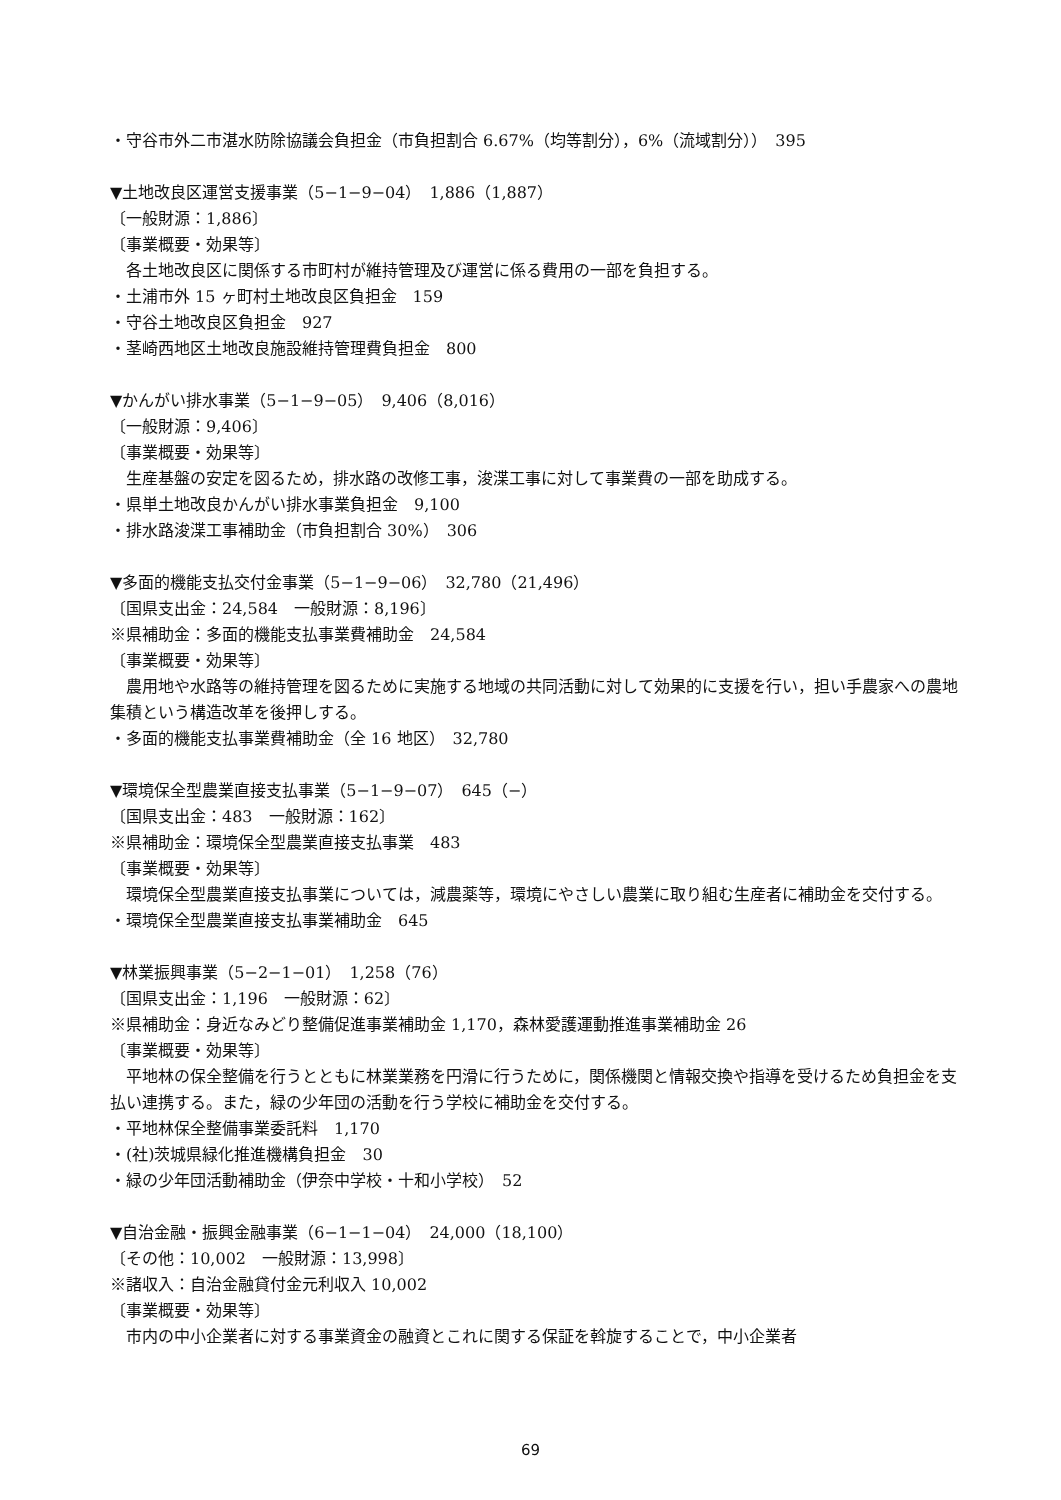・守谷市外二市湛水防除協議会負担金（市負担割合 6.67%（均等割分），6%（流域割分））　395
▼土地改良区運営支援事業（5−1−9−04）　1,886（1,887）
〔一般財源：1,886〕
〔事業概要・効果等〕
各土地改良区に関係する市町村が維持管理及び運営に係る費用の一部を負担する。
・土浦市外 15 ヶ町村土地改良区負担金　159
・守谷土地改良区負担金　927
・茎崎西地区土地改良施設維持管理費負担金　800
▼かんがい排水事業（5−1−9−05）　9,406（8,016）
〔一般財源：9,406〕
〔事業概要・効果等〕
生産基盤の安定を図るため，排水路の改修工事，浚渫工事に対して事業費の一部を助成する。
・県単土地改良かんがい排水事業負担金　9,100
・排水路浚渫工事補助金（市負担割合 30%）　306
▼多面的機能支払交付金事業（5−1−9−06）　32,780（21,496）
〔国県支出金：24,584　一般財源：8,196〕
※県補助金：多面的機能支払事業費補助金　24,584
〔事業概要・効果等〕
農用地や水路等の維持管理を図るために実施する地域の共同活動に対して効果的に支援を行い，担い手農家への農地集積という構造改革を後押しする。
・多面的機能支払事業費補助金（全 16 地区）　32,780
▼環境保全型農業直接支払事業（5−1−9−07）　645（−）
〔国県支出金：483　一般財源：162〕
※県補助金：環境保全型農業直接支払事業　483
〔事業概要・効果等〕
環境保全型農業直接支払事業については，減農薬等，環境にやさしい農業に取り組む生産者に補助金を交付する。
・環境保全型農業直接支払事業補助金　645
▼林業振興事業（5−2−1−01）　1,258（76）
〔国県支出金：1,196　一般財源：62〕
※県補助金：身近なみどり整備促進事業補助金 1,170，森林愛護運動推進事業補助金 26
〔事業概要・効果等〕
平地林の保全整備を行うとともに林業業務を円滑に行うために，関係機関と情報交換や指導を受けるため負担金を支払い連携する。また，緑の少年団の活動を行う学校に補助金を交付する。
・平地林保全整備事業委託料　1,170
・(社)茨城県緑化推進機構負担金　30
・緑の少年団活動補助金（伊奈中学校・十和小学校）　52
▼自治金融・振興金融事業（6−1−1−04）　24,000（18,100）
〔その他：10,002　一般財源：13,998〕
※諸収入：自治金融貸付金元利収入 10,002
〔事業概要・効果等〕
市内の中小企業者に対する事業資金の融資とこれに関する保証を斡旋することで，中小企業者
69